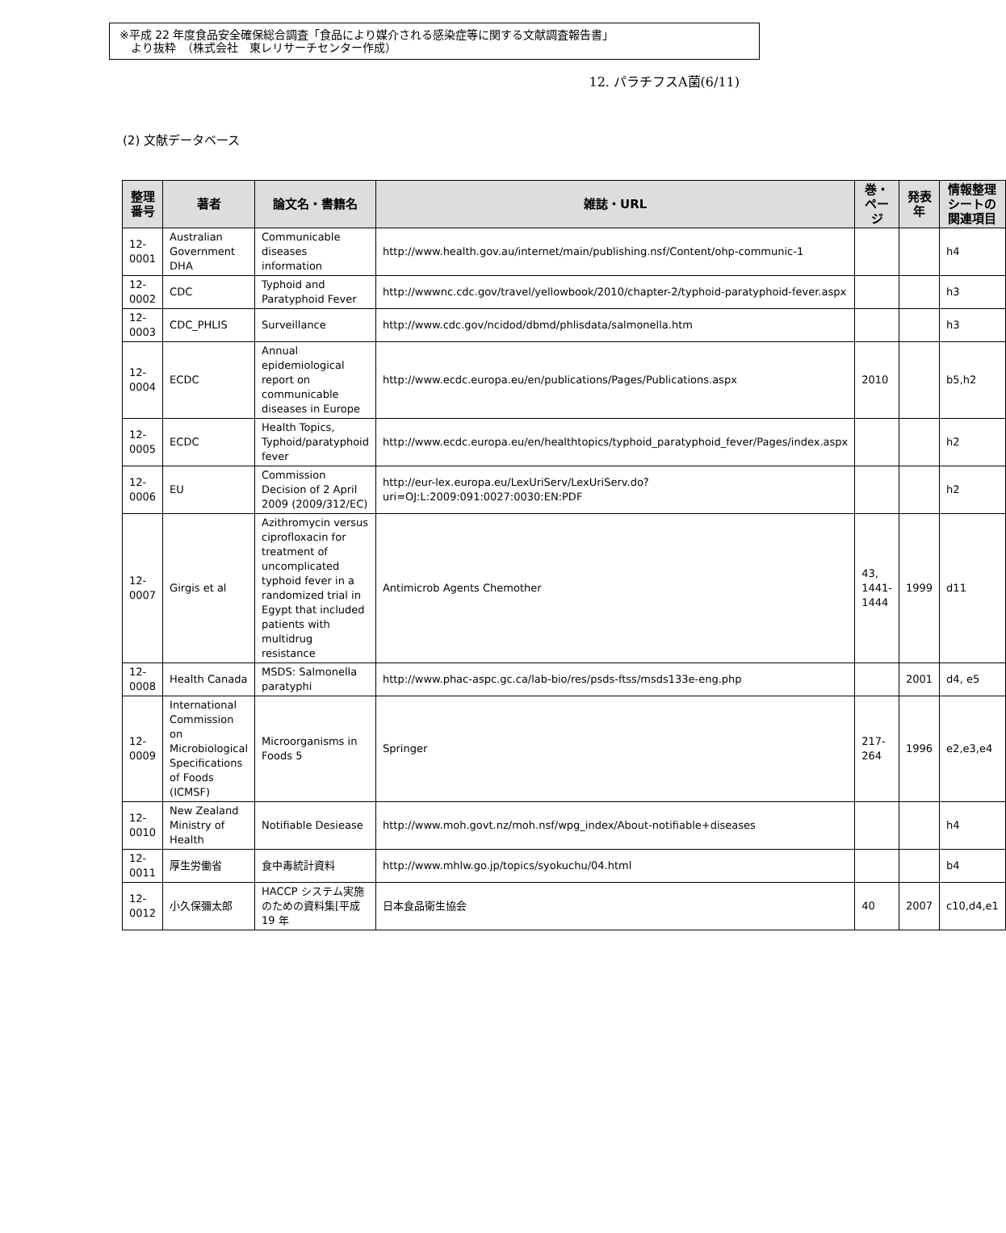※平成 22 年度食品安全確保総合調査「食品により媒介される感染症等に関する文献調査報告書」
　より抜粋　（株式会社　東レリサーチセンター作成）
12. パラチフスA菌(6/11)
(2) 文献データベース
| 整理番号 | 著者 | 論文名・書籍名 | 雑誌・URL | 巻・ページ | 発表年 | 情報整理シートの関連項目 |
| --- | --- | --- | --- | --- | --- | --- |
| 12-0001 | Australian Government DHA | Communicable diseases information | http://www.health.gov.au/internet/main/publishing.nsf/Content/ohp-communic-1 | | | h4 |
| 12-0002 | CDC | Typhoid and Paratyphoid Fever | http://wwwnc.cdc.gov/travel/yellowbook/2010/chapter-2/typhoid-paratyphoid-fever.aspx | | | h3 |
| 12-0003 | CDC_PHLIS | Surveillance | http://www.cdc.gov/ncidod/dbmd/phlisdata/salmonella.htm | | | h3 |
| 12-0004 | ECDC | Annual epidemiological report on communicable diseases in Europe | http://www.ecdc.europa.eu/en/publications/Pages/Publications.aspx | 2010 | | b5,h2 |
| 12-0005 | ECDC | Health Topics, Typhoid/paratyphoid fever | http://www.ecdc.europa.eu/en/healthtopics/typhoid_paratyphoid_fever/Pages/index.aspx | | | h2 |
| 12-0006 | EU | Commission Decision of 2 April 2009 (2009/312/EC) | http://eur-lex.europa.eu/LexUriServ/LexUriServ.do?uri=OJ:L:2009:091:0027:0030:EN:PDF | | | h2 |
| 12-0007 | Girgis et al | Azithromycin versus ciprofloxacin for treatment of uncomplicated typhoid fever in a randomized trial in Egypt that included patients with multidrug resistance | Antimicrob Agents Chemother | 43, 1441-1444 | 1999 | d11 |
| 12-0008 | Health Canada | MSDS: Salmonella paratyphi | http://www.phac-aspc.gc.ca/lab-bio/res/psds-ftss/msds133e-eng.php | | 2001 | d4, e5 |
| 12-0009 | International Commission on Microbiological Specifications of Foods (ICMSF) | Microorganisms in Foods 5 | Springer | 217-264 | 1996 | e2,e3,e4 |
| 12-0010 | New Zealand Ministry of Health | Notifiable Desiease | http://www.moh.govt.nz/moh.nsf/wpg_index/About-notifiable+diseases | | | h4 |
| 12-0011 | 厚生労働省 | 食中毒統計資料 | http://www.mhlw.go.jp/topics/syokuchu/04.html | | | b4 |
| 12-0012 | 小久保彌太郎 | HACCP システム実施のための資料集[平成 19 年 | 日本食品衛生協会 | 40 | 2007 | c10,d4,e1 |